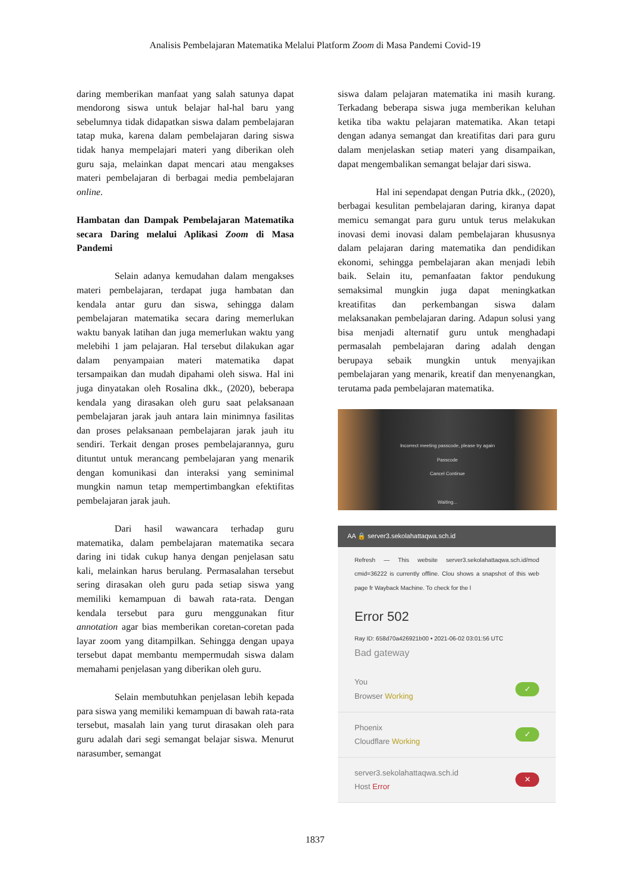Analisis Pembelajaran Matematika Melalui Platform Zoom di Masa Pandemi Covid-19
daring memberikan manfaat yang salah satunya dapat mendorong siswa untuk belajar hal-hal baru yang sebelumnya tidak didapatkan siswa dalam pembelajaran tatap muka, karena dalam pembelajaran daring siswa tidak hanya mempelajari materi yang diberikan oleh guru saja, melainkan dapat mencari atau mengakses materi pembelajaran di berbagai media pembelajaran online.
Hambatan dan Dampak Pembelajaran Matematika secara Daring melalui Aplikasi Zoom di Masa Pandemi
Selain adanya kemudahan dalam mengakses materi pembelajaran, terdapat juga hambatan dan kendala antar guru dan siswa, sehingga dalam pembelajaran matematika secara daring memerlukan waktu banyak latihan dan juga memerlukan waktu yang melebihi 1 jam pelajaran. Hal tersebut dilakukan agar dalam penyampaian materi matematika dapat tersampaikan dan mudah dipahami oleh siswa. Hal ini juga dinyatakan oleh Rosalina dkk., (2020), beberapa kendala yang dirasakan oleh guru saat pelaksanaan pembelajaran jarak jauh antara lain minimnya fasilitas dan proses pelaksanaan pembelajaran jarak jauh itu sendiri. Terkait dengan proses pembelajarannya, guru dituntut untuk merancang pembelajaran yang menarik dengan komunikasi dan interaksi yang seminimal mungkin namun tetap mempertimbangkan efektifitas pembelajaran jarak jauh.
Dari hasil wawancara terhadap guru matematika, dalam pembelajaran matematika secara daring ini tidak cukup hanya dengan penjelasan satu kali, melainkan harus berulang. Permasalahan tersebut sering dirasakan oleh guru pada setiap siswa yang memiliki kemampuan di bawah rata-rata. Dengan kendala tersebut para guru menggunakan fitur annotation agar bias memberikan coretan-coretan pada layar zoom yang ditampilkan. Sehingga dengan upaya tersebut dapat membantu mempermudah siswa dalam memahami penjelasan yang diberikan oleh guru.
Selain membutuhkan penjelasan lebih kepada para siswa yang memiliki kemampuan di bawah rata-rata tersebut, masalah lain yang turut dirasakan oleh para guru adalah dari segi semangat belajar siswa. Menurut narasumber, semangat
siswa dalam pelajaran matematika ini masih kurang. Terkadang beberapa siswa juga memberikan keluhan ketika tiba waktu pelajaran matematika. Akan tetapi dengan adanya semangat dan kreatifitas dari para guru dalam menjelaskan setiap materi yang disampaikan, dapat mengembalikan semangat belajar dari siswa.
Hal ini sependapat dengan Putria dkk., (2020), berbagai kesulitan pembelajaran daring, kiranya dapat memicu semangat para guru untuk terus melakukan inovasi demi inovasi dalam pembelajaran khususnya dalam pelajaran daring matematika dan pendidikan ekonomi, sehingga pembelajaran akan menjadi lebih baik. Selain itu, pemanfaatan faktor pendukung semaksimal mungkin juga dapat meningkatkan kreatifitas dan perkembangan siswa dalam melaksanakan pembelajaran daring. Adapun solusi yang bisa menjadi alternatif guru untuk menghadapi permasalah pembelajaran daring adalah dengan berupaya sebaik mungkin untuk menyajikan pembelajaran yang menarik, kreatif dan menyenangkan, terutama pada pembelajaran matematika.
Incorrect meeting passcode, please try again
Passcode
Cancel Continue
Waiting...
AA 🔒 server3.sekolahattaqwa.sch.id
Refresh — This website server3.sekolahattaqwa.sch.id/mod cmid=36222 is currently offline. Clou shows a snapshot of this web page fr Wayback Machine. To check for the l
Error 502
Ray ID: 658d70a426921b00 • 2021-06-02 03:01:56 UTC
Bad gateway
You
Browser Working
✓
Phoenix
Cloudflare Working
✓
server3.sekolahattaqwa.sch.id
Host Error
✕
1837